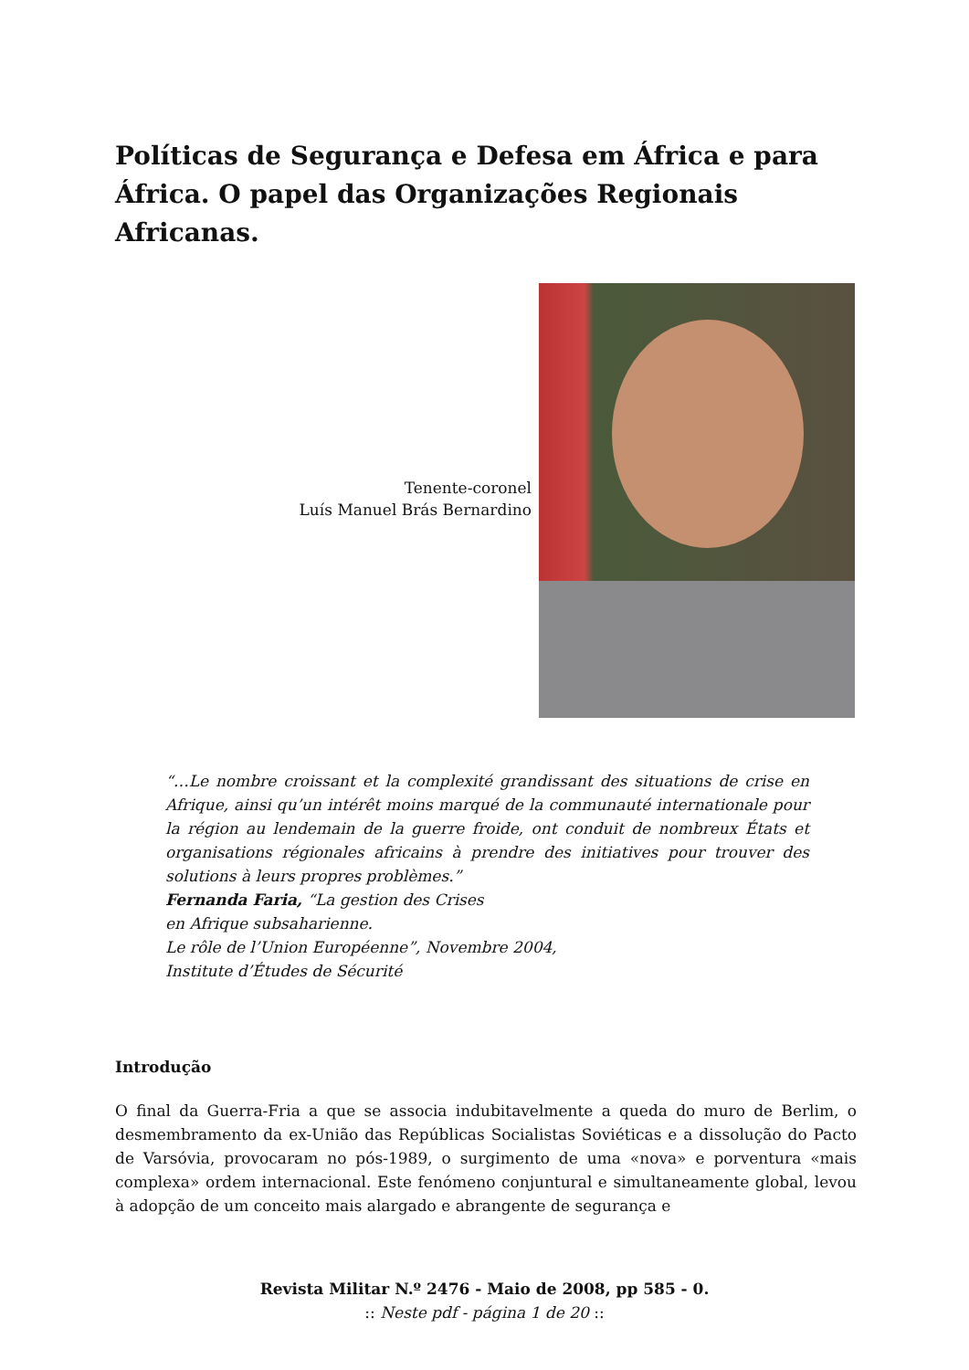Políticas de Segurança e Defesa em África e para África. O papel das Organizações Regionais Africanas.
Tenente-coronel
Luís Manuel Brás Bernardino
“…Le nombre croissant et la complexité grandissant des situations de crise en Afrique, ainsi qu’un intérêt moins marqué de la communauté internationale pour la région au lendemain de la guerre froide, ont conduit de nombreux États et organisations régionales africains à prendre des initiatives pour trouver des solutions à leurs propres problèmes.”
Fernanda Faria, “La gestion des Crises
en Afrique subsaharienne.
Le rôle de l’Union Européenne”, Novembre 2004,
Institute d’Études de Sécurité
Introdução
O final da Guerra-Fria a que se associa indubitavelmente a queda do muro de Berlim, o desmembramento da ex-União das Repúblicas Socialistas Soviéticas e a dissolução do Pacto de Varsóvia, provocaram no pós-1989, o surgimento de uma «nova» e porventura «mais complexa» ordem internacional. Este fenómeno conjuntural e simultaneamente global, levou à adopção de um conceito mais alargado e abrangente de segurança e
Revista Militar N.º 2476 - Maio de 2008, pp 585 - 0.
:: Neste pdf - página 1 de 20 ::